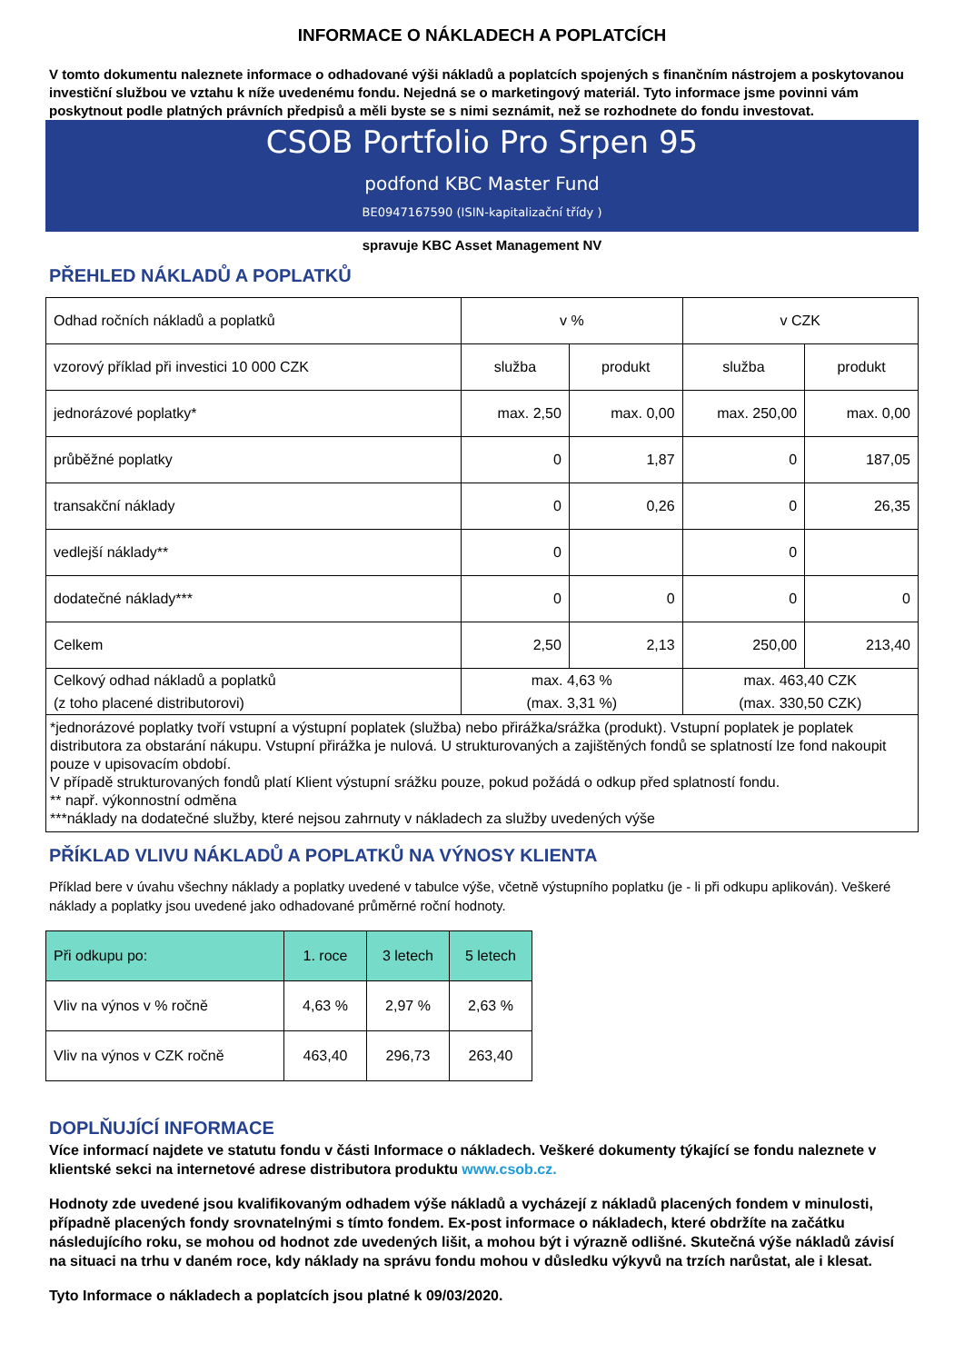INFORMACE O NÁKLADECH A POPLATCÍCH
V tomto dokumentu naleznete informace o odhadované výši nákladů a poplatcích spojených s finančním nástrojem a poskytovanou investiční službou ve vztahu k níže uvedenému fondu. Nejedná se o marketingový materiál. Tyto informace jsme povinni vám poskytnout podle platných právních předpisů a měli byste se s nimi seznámit, než se rozhodnete do fondu investovat.
CSOB Portfolio Pro Srpen 95
podfond KBC Master Fund
BE0947167590 (ISIN-kapitalizační třídy )
spravuje KBC Asset Management NV
PŘEHLED NÁKLADŮ A POPLATKŮ
| Odhad ročních nákladů a poplatků | v % | | v CZK | |
| vzorový příklad při investici 10 000 CZK | služba | produkt | služba | produkt |
| jednorázové poplatky* | max. 2,50 | max. 0,00 | max. 250,00 | max. 0,00 |
| průběžné poplatky | 0 | 1,87 | 0 | 187,05 |
| transakční náklady | 0 | 0,26 | 0 | 26,35 |
| vedlejší náklady** | 0 | | 0 | |
| dodatečné náklady*** | 0 | 0 | 0 | 0 |
| Celkem | 2,50 | 2,13 | 250,00 | 213,40 |
| Celkový odhad nákladů a poplatků (z toho placené distributorovi) | max. 4,63 % (max. 3,31 %) | | max. 463,40 CZK (max. 330,50 CZK) | |
| *jednorázové poplatky tvoří vstupní a výstupní poplatek (služba) nebo přirážka/srážka (produkt). Vstupní poplatek je poplatek distributora za obstarání nákupu. Vstupní přirážka je nulová. U strukturovaných a zajištěných fondů se splatností lze fond nakoupit pouze v upisovacím období. V případě strukturovaných fondů platí Klient výstupní srážku pouze, pokud požádá o odkup před splatností fondu. ** např. výkonnostní odměna ***náklady na dodatečné služby, které nejsou zahrnuty v nákladech za služby uvedených výše | | | | |
PŘÍKLAD VLIVU NÁKLADŮ A POPLATKŮ NA VÝNOSY KLIENTA
Příklad bere v úvahu všechny náklady a poplatky uvedené v tabulce výše, včetně výstupního poplatku (je - li při odkupu aplikován). Veškeré náklady a poplatky jsou uvedené jako odhadované průměrné roční hodnoty.
| Při odkupu po: | 1. roce | 3 letech | 5 letech |
| Vliv na výnos v % ročně | 4,63 % | 2,97 % | 2,63 % |
| Vliv na výnos v CZK ročně | 463,40 | 296,73 | 263,40 |
DOPLŇUJÍCÍ INFORMACE
Více informací najdete ve statutu fondu v části Informace o nákladech. Veškeré dokumenty týkající se fondu naleznete v klientské sekci na internetové adrese distributora produktu www.csob.cz.
Hodnoty zde uvedené jsou kvalifikovaným odhadem výše nákladů a vycházejí z nákladů placených fondem v minulosti, případně placených fondy srovnatelnými s tímto fondem. Ex-post informace o nákladech, které obdržíte na začátku následujícího roku, se mohou od hodnot zde uvedených lišit, a mohou být i výrazně odlišné. Skutečná výše nákladů závisí na situaci na trhu v daném roce, kdy náklady na správu fondu mohou v důsledku výkyvů na trzích narůstat, ale i klesat.
Tyto Informace o nákladech a poplatcích jsou platné k 09/03/2020.